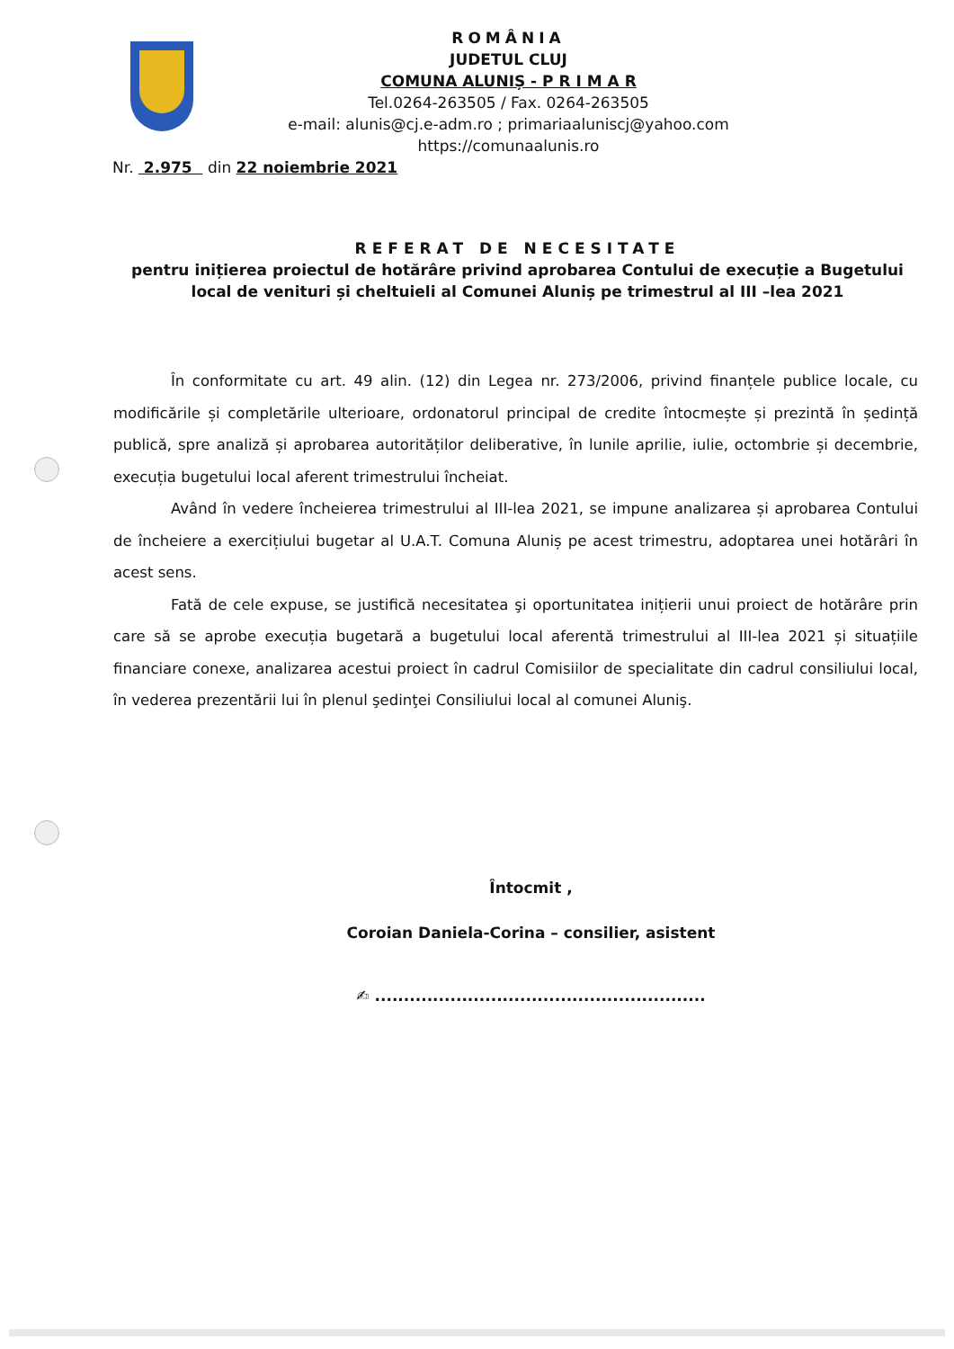ROMÂNIA
JUDETUL CLUJ
COMUNA ALUNIȘ - P R I M A R
Tel.0264-263505 / Fax. 0264-263505
e-mail: alunis@cj.e-adm.ro ; primariaaluniscj@yahoo.com
https://comunaalunis.ro
Nr. 2.975 din 22 noiembrie 2021
REFERAT DE NECESITATE
pentru inițierea proiectul de hotărâre privind aprobarea Contului de execuție a Bugetului local de venituri și cheltuieli al Comunei Aluniș pe trimestrul al III –lea 2021
În conformitate cu art. 49 alin. (12) din Legea nr. 273/2006, privind finanțele publice locale, cu modificările și completările ulterioare, ordonatorul principal de credite întocmește și prezintă în ședință publică, spre analiză și aprobarea autorităților deliberative, în lunile aprilie, iulie, octombrie și decembrie, execuția bugetului local aferent trimestrului încheiat.
Având în vedere încheierea trimestrului al III-lea 2021, se impune analizarea și aprobarea Contului de încheiere a exercițiului bugetar al U.A.T. Comuna Aluniș pe acest trimestru, adoptarea unei hotărâri în acest sens.
Fată de cele expuse, se justifică necesitatea şi oportunitatea inițierii unui proiect de hotărâre prin care să se aprobe execuția bugetară a bugetului local aferentă trimestrului al III-lea 2021 și situațiile financiare conexe, analizarea acestui proiect în cadrul Comisiilor de specialitate din cadrul consiliului local, în vederea prezentării lui în plenul şedinţei Consiliului local al comunei Aluniş.
Întocmit ,
Coroian Daniela-Corina – consilier, asistent
✍ .........................................................